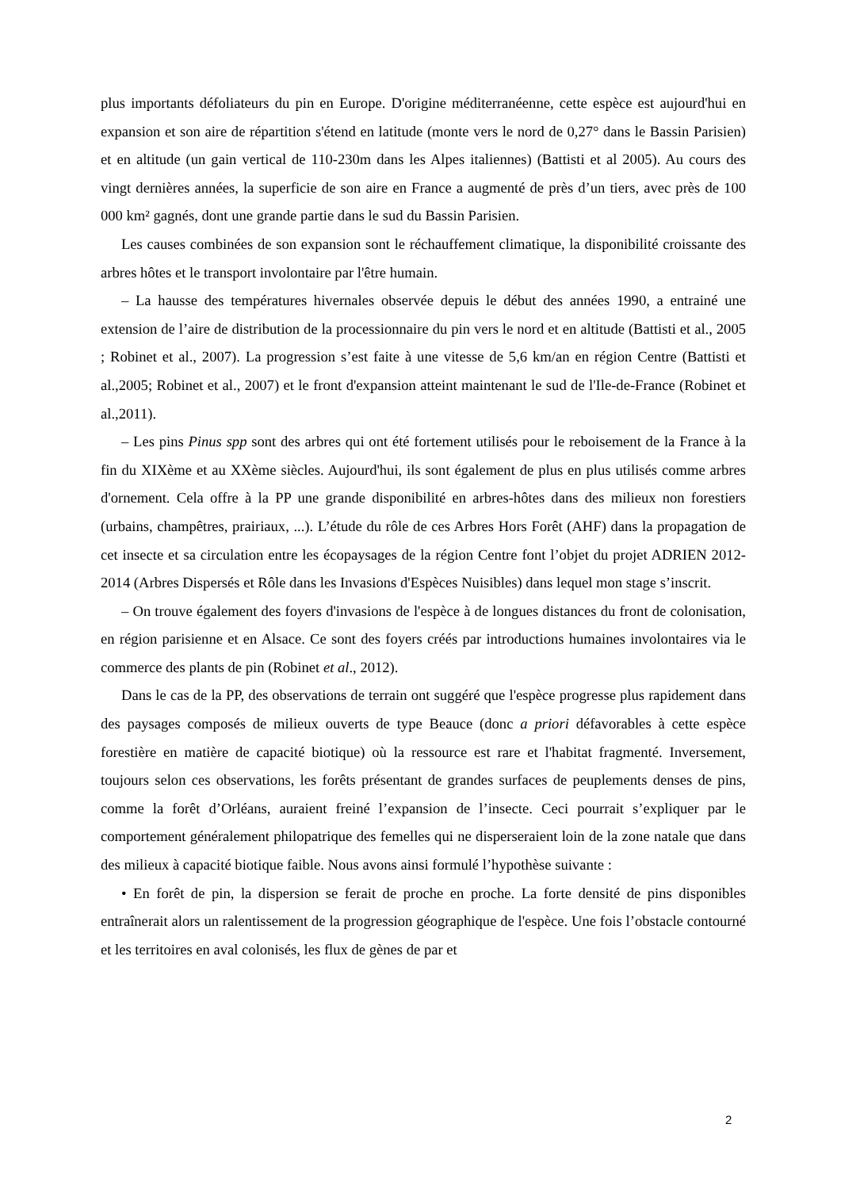plus importants défoliateurs du pin en Europe. D'origine méditerranéenne, cette espèce est aujourd'hui en expansion et son aire de répartition s'étend en latitude (monte vers le nord de 0,27° dans le Bassin Parisien) et en altitude (un gain vertical de 110-230m dans les Alpes italiennes) (Battisti et al 2005). Au cours des vingt dernières années, la superficie de son aire en France a augmenté de près d’un tiers, avec près de 100 000 km² gagnés, dont une grande partie dans le sud du Bassin Parisien.
Les causes combinées de son expansion sont le réchauffement climatique, la disponibilité croissante des arbres hôtes et le transport involontaire par l'être humain.
– La hausse des températures hivernales observée depuis le début des années 1990, a entrainé une extension de l’aire de distribution de la processionnaire du pin vers le nord et en altitude (Battisti et al., 2005 ; Robinet et al., 2007). La progression s’est faite à une vitesse de 5,6 km/an en région Centre (Battisti et al.,2005; Robinet et al., 2007) et le front d'expansion atteint maintenant le sud de l'Ile-de-France (Robinet et al.,2011).
– Les pins Pinus spp sont des arbres qui ont été fortement utilisés pour le reboisement de la France à la fin du XIXème et au XXème siècles. Aujourd'hui, ils sont également de plus en plus utilisés comme arbres d'ornement. Cela offre à la PP une grande disponibilité en arbres-hôtes dans des milieux non forestiers (urbains, champêtres, prairiaux, ...). L’étude du rôle de ces Arbres Hors Forêt (AHF) dans la propagation de cet insecte et sa circulation entre les écopaysages de la région Centre font l’objet du projet ADRIEN 2012-2014 (Arbres Dispersés et Rôle dans les Invasions d'Espèces Nuisibles) dans lequel mon stage s’inscrit.
– On trouve également des foyers d'invasions de l'espèce à de longues distances du front de colonisation, en région parisienne et en Alsace. Ce sont des foyers créés par introductions humaines involontaires via le commerce des plants de pin (Robinet et al., 2012).
Dans le cas de la PP, des observations de terrain ont suggéré que l'espèce progresse plus rapidement dans des paysages composés de milieux ouverts de type Beauce (donc a priori défavorables à cette espèce forestière en matière de capacité biotique) où la ressource est rare et l'habitat fragmenté. Inversement, toujours selon ces observations, les forêts présentant de grandes surfaces de peuplements denses de pins, comme la forêt d’Orléans, auraient freiné l’expansion de l’insecte. Ceci pourrait s’expliquer par le comportement généralement philopatrique des femelles qui ne disperseraient loin de la zone natale que dans des milieux à capacité biotique faible. Nous avons ainsi formulé l’hypothèse suivante :
• En forêt de pin, la dispersion se ferait de proche en proche. La forte densité de pins disponibles entraînerait alors un ralentissement de la progression géographique de l'espèce. Une fois l’obstacle contourné et les territoires en aval colonisés, les flux de gènes de par et
2